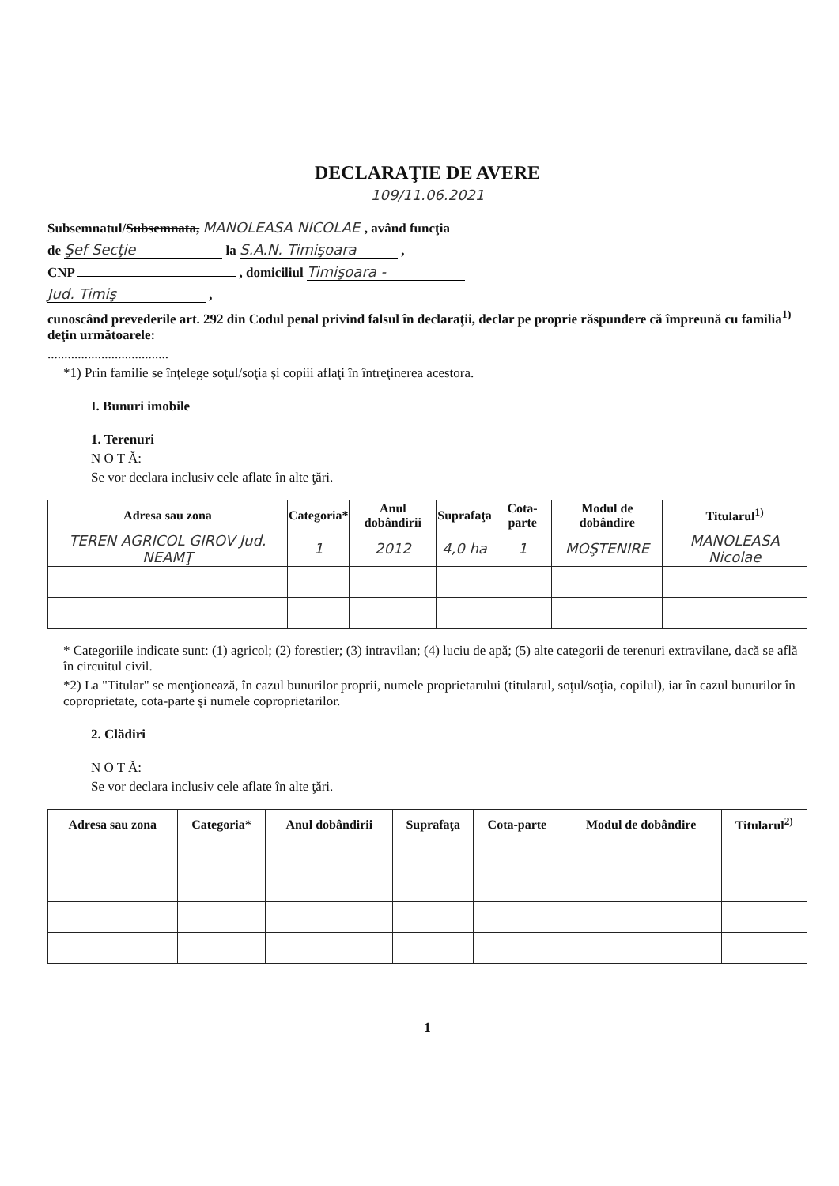DECLARAŢIE DE AVERE
109/11.06.2021
Subsemnatul/Subsemnata, MANOLEASA NICOLAE , având funcţia
de Şef Secţie la S.A.N. Timişoara ,
CNP , domiciliul Timişoara -
Jud. Timiş ,
cunoscând prevederile art. 292 din Codul penal privind falsul în declaraţii, declar pe proprie răspundere că împreună cu familia<sup>1)</sup> deţin următoarele:
....................................
*1) Prin familie se înţelege soţul/soţia şi copiii aflaţi în întreţinerea acestora.
I. Bunuri imobile
1. Terenuri
N O T Ă:
Se vor declara inclusiv cele aflate în alte ţări.
| Adresa sau zona | Categoria* | Anul dobândirii | Suprafaţa | Cota-parte | Modul de dobândire | Titularul<sup>1)</sup> |
| --- | --- | --- | --- | --- | --- | --- |
| TEREN AGRICOL GIROV Jud. NEAMŢ | 1 | 2012 | 4,0 ha | 1 | MOŞTENIRE | MANOLEASA Nicolae |
* Categoriile indicate sunt: (1) agricol; (2) forestier; (3) intravilan; (4) luciu de apă; (5) alte categorii de terenuri extravilane, dacă se află în circuitul civil.
*2) La "Titular" se menţionează, în cazul bunurilor proprii, numele proprietarului (titularul, soţul/soţia, copilul), iar în cazul bunurilor în coproprietate, cota-parte şi numele coproprietarilor.
2. Clădiri
N O T Ă:
Se vor declara inclusiv cele aflate în alte ţări.
| Adresa sau zona | Categoria* | Anul dobândirii | Suprafaţa | Cota-parte | Modul de dobândire | Titularul<sup>2)</sup> |
| --- | --- | --- | --- | --- | --- | --- |
1